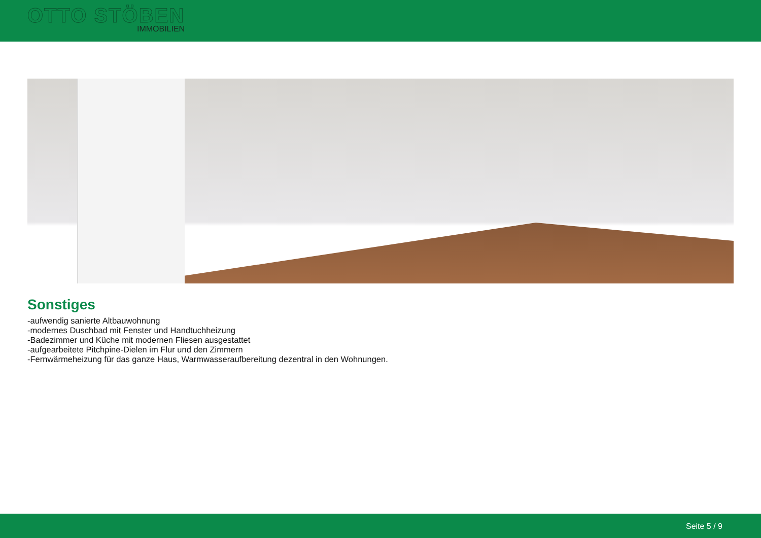OTTO STÖBEN
IMMOBILIEN
Sonstiges
-aufwendig sanierte Altbauwohnung
-modernes Duschbad mit Fenster und Handtuchheizung
-Badezimmer und Küche mit modernen Fliesen ausgestattet
-aufgearbeitete Pitchpine-Dielen im Flur und den Zimmern
-Fernwärmeheizung für das ganze Haus, Warmwasseraufbereitung dezentral in den Wohnungen.
Seite 5 / 9